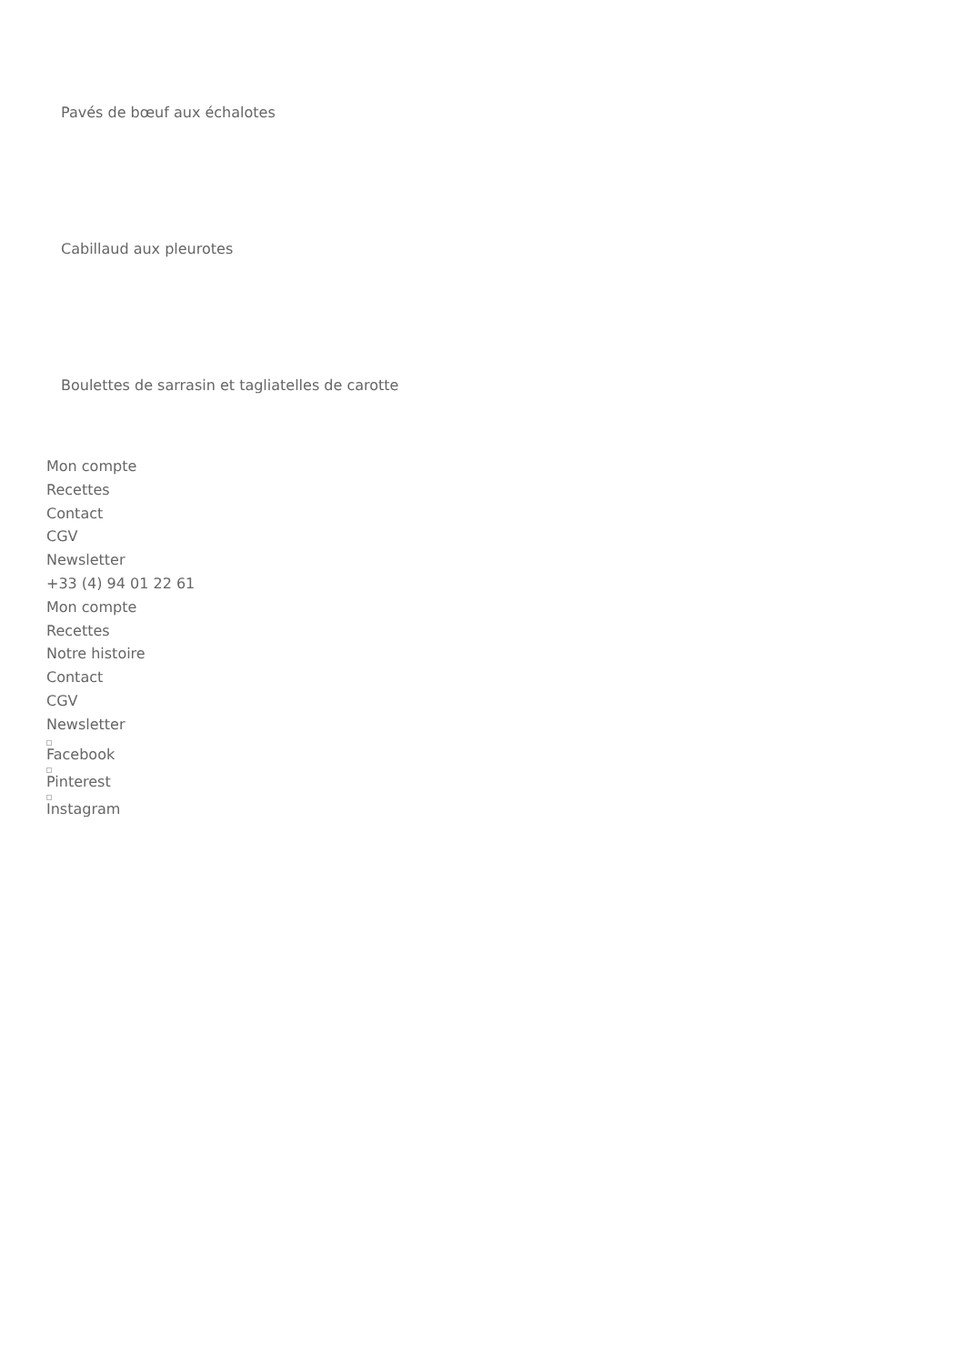Pavés de bœuf aux échalotes
Cabillaud aux pleurotes
Boulettes de sarrasin et tagliatelles de carotte
Mon compte
Recettes
Contact
CGV
Newsletter
+33 (4) 94 01 22 61
Mon compte
Recettes
Notre histoire
Contact
CGV
Newsletter
Facebook
Pinterest
Instagram